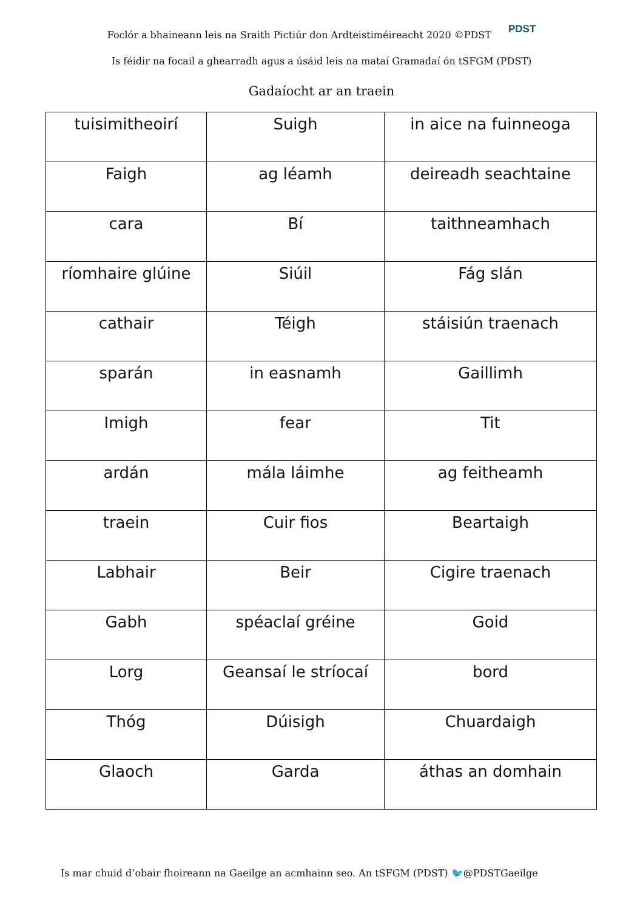Foclór a bhaineann leis na Sraith Pictiúr don Ardteistiméireacht 2020 ©PDST PDST
Is féidir na focail a ghearradh agus a úsáid leis na mataí Gramadaí ón tSFGM (PDST)
Gadaíocht ar an traein
| tuisimitheoirí | Suigh | in aice na fuinneoga |
| Faigh | ag léamh | deireadh seachtaine |
| cara | Bí | taithneamhach |
| ríomhaire glúine | Siúil | Fág slán |
| cathair | Téigh | stáisiún traenach |
| sparán | in easnamh | Gaillimh |
| Imigh | fear | Tit |
| ardán | mála láimhe | ag feitheamh |
| traein | Cuir fios | Beartaigh |
| Labhair | Beir | Cigire traenach |
| Gabh | spéaclaí gréine | Goid |
| Lorg | Geansaí le stríocaí | bord |
| Thóg | Dúisigh | Chuardaigh |
| Glaoch | Garda | áthas an domhain |
Is mar chuid d’obair fhoireann na Gaeilge an acmhainn seo. An tSFGM (PDST) 🐦@PDSTGaeilge